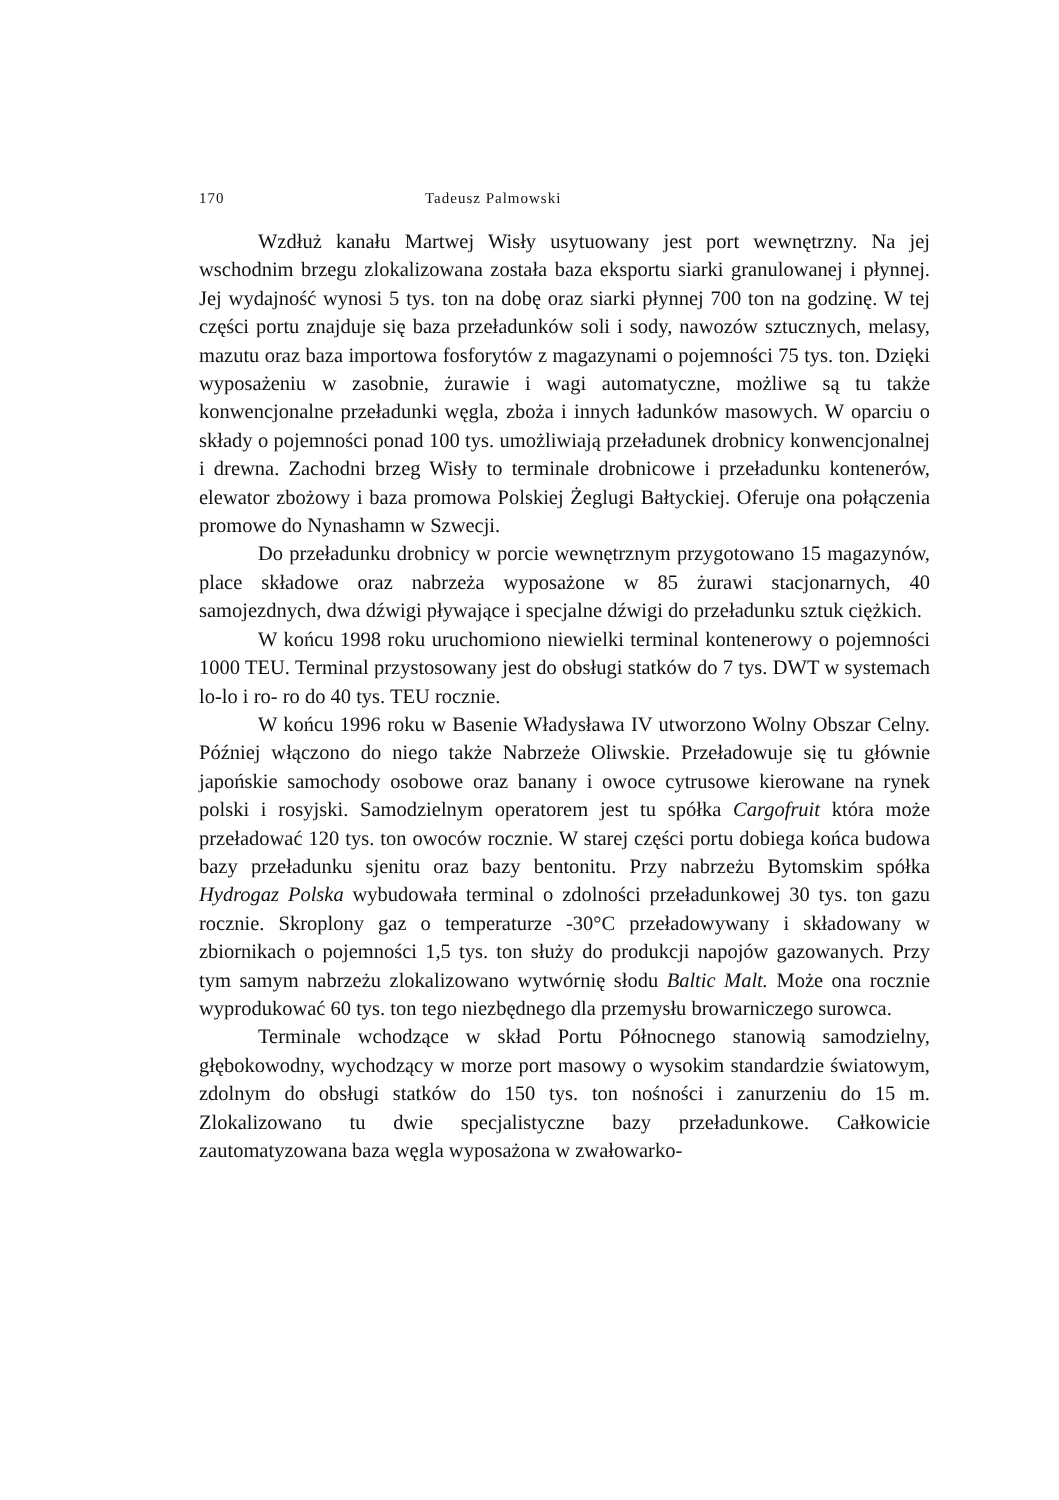170 Tadeusz Palmowski
Wzdłuż kanału Martwej Wisły usytuowany jest port wewnętrzny. Na jej wschodnim brzegu zlokalizowana została baza eksportu siarki granulowanej i płynnej. Jej wydajność wynosi 5 tys. ton na dobę oraz siarki płynnej 700 ton na godzinę. W tej części portu znajduje się baza przeładunków soli i sody, nawozów sztucznych, melasy, mazutu oraz baza importowa fosforytów z magazynami o pojemności 75 tys. ton. Dzięki wyposażeniu w zasobnie, żurawie i wagi automatyczne, możliwe są tu także konwencjonalne przeładunki węgla, zboża i innych ładunków masowych. W oparciu o składy o pojemności ponad 100 tys. umożliwiają przeładunek drobnicy konwencjonalnej i drewna. Zachodni brzeg Wisły to terminale drobnicowe i przeładunku kontenerów, elewator zbożowy i baza promowa Polskiej Żeglugi Bałtyckiej. Oferuje ona połączenia promowe do Nynashamn w Szwecji.
Do przeładunku drobnicy w porcie wewnętrznym przygotowano 15 magazynów, place składowe oraz nabrzeża wyposażone w 85 żurawi stacjonarnych, 40 samojezdnych, dwa dźwigi pływające i specjalne dźwigi do przeładunku sztuk ciężkich.
W końcu 1998 roku uruchomiono niewielki terminal kontenerowy o pojemności 1000 TEU. Terminal przystosowany jest do obsługi statków do 7 tys. DWT w systemach lo-lo i ro- ro do 40 tys. TEU rocznie.
W końcu 1996 roku w Basenie Władysława IV utworzono Wolny Obszar Celny. Później włączono do niego także Nabrzeże Oliwskie. Przeładowuje się tu głównie japońskie samochody osobowe oraz banany i owoce cytrusowe kierowane na rynek polski i rosyjski. Samodzielnym operatorem jest tu spółka Cargofruit która może przeładować 120 tys. ton owoców rocznie. W starej części portu dobiega końca budowa bazy przeładunku sjenitu oraz bazy bentonitu. Przy nabrzeżu Bytomskim spółka Hydrogaz Polska wybudowała terminal o zdolności przeładunkowej 30 tys. ton gazu rocznie. Skroplony gaz o temperaturze -30°C przeładowywany i składowany w zbiornikach o pojemności 1,5 tys. ton służy do produkcji napojów gazowanych. Przy tym samym nabrzeżu zlokalizowano wytwórnię słodu Baltic Malt. Może ona rocznie wyprodukować 60 tys. ton tego niezbędnego dla przemysłu browarniczego surowca.
Terminale wchodzące w skład Portu Północnego stanowią samodzielny, głębokowodny, wychodzący w morze port masowy o wysokim standardzie światowym, zdolnym do obsługi statków do 150 tys. ton nośności i zanurzeniu do 15 m. Zlokalizowano tu dwie specjalistyczne bazy przeładunkowe. Całkowicie zautomatyzowana baza węgla wyposażona w zwałowarko-